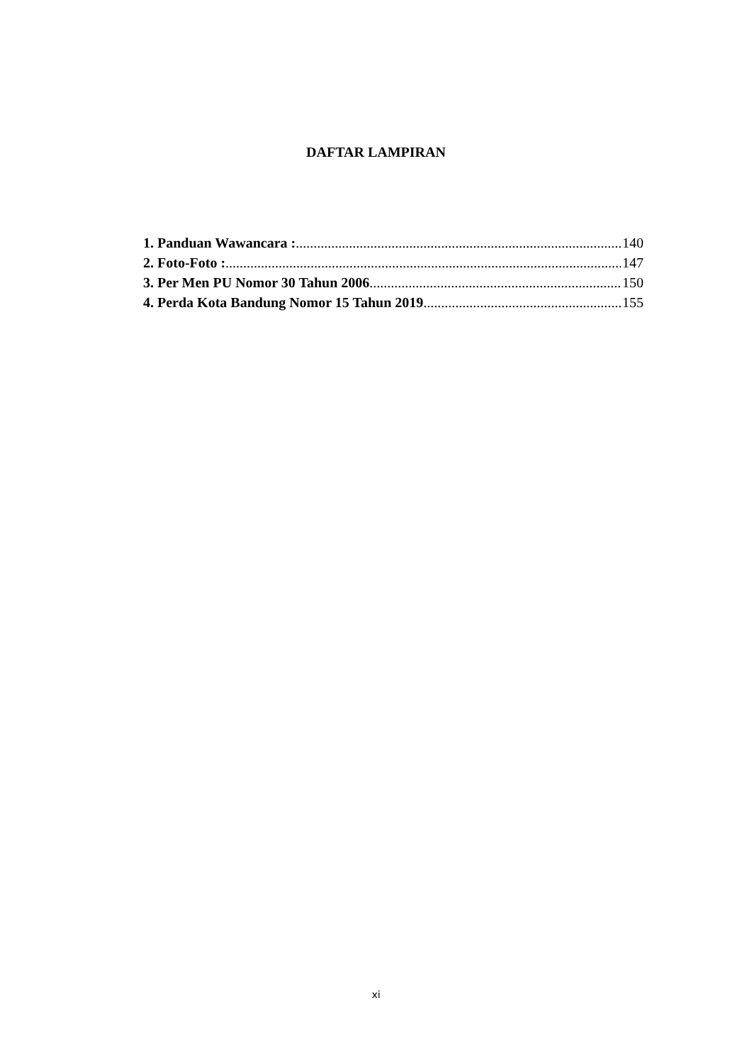DAFTAR LAMPIRAN
1. Panduan Wawancara : 140
2. Foto-Foto : 147
3. Per Men PU Nomor 30 Tahun 2006 150
4. Perda Kota Bandung Nomor 15 Tahun 2019 155
xi